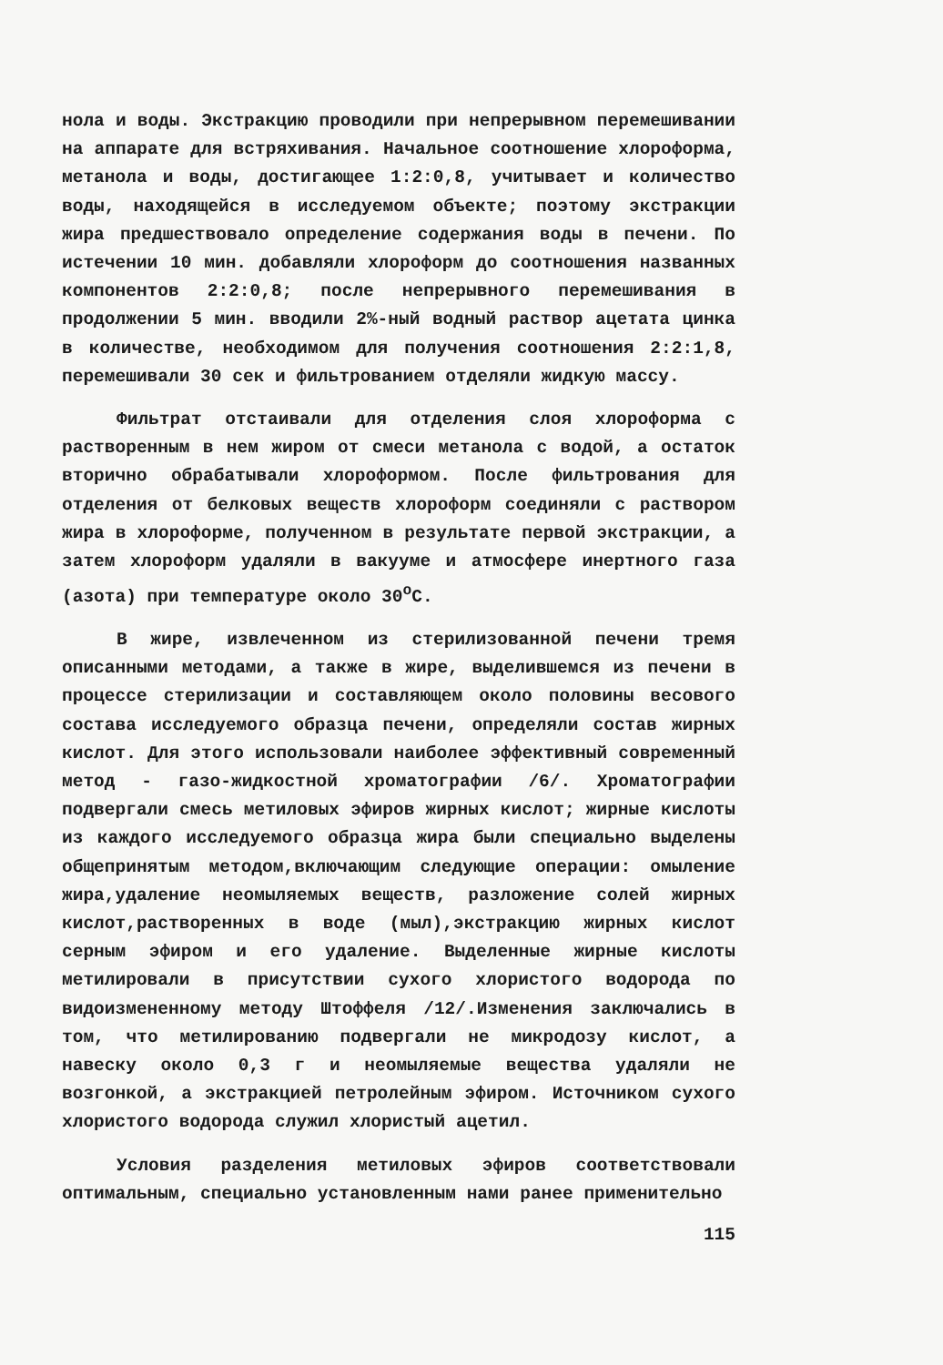нола и воды. Экстракцию проводили при непрерывном перемешивании на аппарате для встряхивания. Начальное соотношение хлороформа, метанола и воды, достигающее 1:2:0,8, учитывает и количество воды, находящейся в исследуемом объекте; поэтому экстракции жира предшествовало определение содержания воды в печени. По истечении 10 мин. добавляли хлороформ до соотношения названных компонентов 2:2:0,8; после непрерывного перемешивания в продолжении 5 мин. вводили 2%-ный водный раствор ацетата цинка в количестве, необходимом для получения соотношения 2:2:1,8, перемешивали 30 сек и фильтрованием отделяли жидкую массу.
Фильтрат отстаивали для отделения слоя хлороформа с растворенным в нем жиром от смеси метанола с водой, а остаток вторично обрабатывали хлороформом. После фильтрования для отделения от белковых веществ хлороформ соединяли с раствором жира в хлороформе, полученном в результате первой экстракции, а затем хлороформ удаляли в вакууме и атмосфере инертного газа (азота) при температуре около 30<sup>о</sup>С.
В жире, извлеченном из стерилизованной печени тремя описанными методами, а также в жире, выделившемся из печени в процессе стерилизации и составляющем около половины весового состава исследуемого образца печени, определяли состав жирных кислот. Для этого использовали наиболее эффективный современный метод - газо-жидкостной хроматографии /6/. Хроматографии подвергали смесь метиловых эфиров жирных кислот; жирные кислоты из каждого исследуемого образца жира были специально выделены общепринятым методом,включающим следующие операции: омыление жира,удаление неомыляемых веществ, разложение солей жирных кислот,растворенных в воде (мыл),экстракцию жирных кислот серным эфиром и его удаление. Выделенные жирные кислоты метилировали в присутствии сухого хлористого водорода по видоизмененному методу Штоффеля /12/.Изменения заключались в том, что метилированию подвергали не микродозу кислот, а навеску около 0,3 г и неомыляемые вещества удаляли не возгонкой, а экстракцией петролейным эфиром. Источником сухого хлористого водорода служил хлористый ацетил.
Условия разделения метиловых эфиров соответствовали оптимальным, специально установленным нами ранее применительно
115